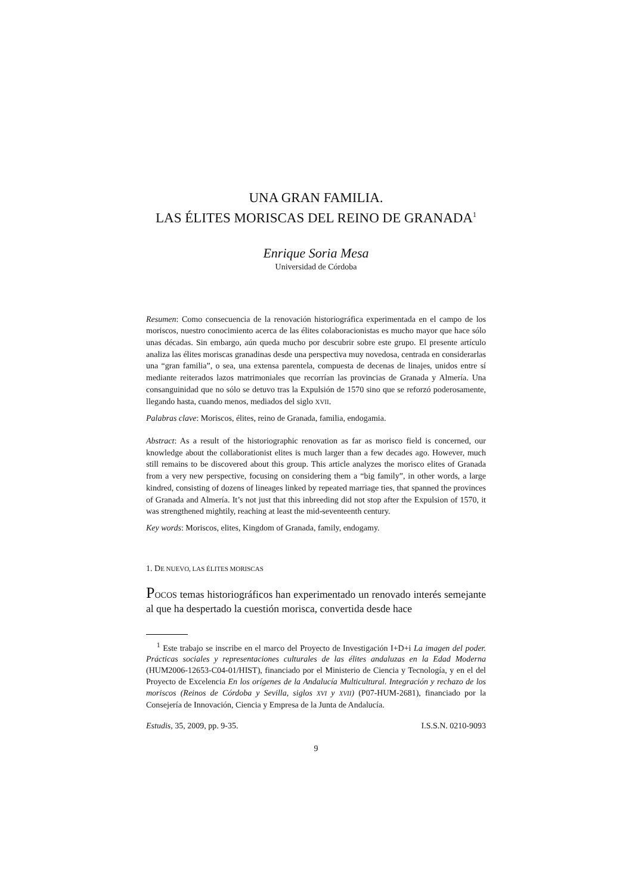UNA GRAN FAMILIA.
LAS ÉLITES MORISCAS DEL REINO DE GRANADA<sup>1</sup>
Enrique Soria Mesa
Universidad de Córdoba
Resumen: Como consecuencia de la renovación historiográfica experimentada en el campo de los moriscos, nuestro conocimiento acerca de las élites colaboracionistas es mucho mayor que hace sólo unas décadas. Sin embargo, aún queda mucho por descubrir sobre este grupo. El presente artículo analiza las élites moriscas granadinas desde una perspectiva muy novedosa, centrada en considerarlas una “gran familia”, o sea, una extensa parentela, compuesta de decenas de linajes, unidos entre sí mediante reiterados lazos matrimoniales que recorrían las provincias de Granada y Almería. Una consanguinidad que no sólo se detuvo tras la Expulsión de 1570 sino que se reforzó poderosamente, llegando hasta, cuando menos, mediados del siglo XVII.
Palabras clave: Moriscos, élites, reino de Granada, familia, endogamia.
Abstract: As a result of the historiographic renovation as far as morisco field is concerned, our knowledge about the collaborationist elites is much larger than a few decades ago. However, much still remains to be discovered about this group. This article analyzes the morisco elites of Granada from a very new perspective, focusing on considering them a “big family”, in other words, a large kindred, consisting of dozens of lineages linked by repeated marriage ties, that spanned the provinces of Granada and Almería. It’s not just that this inbreeding did not stop after the Expulsion of 1570, it was strengthened mightily, reaching at least the mid-seventeenth century.
Key words: Moriscos, elites, Kingdom of Granada, family, endogamy.
1. DE NUEVO, LAS ÉLITES MORISCAS
POCOS temas historiográficos han experimentado un renovado interés semejante al que ha despertado la cuestión morisca, convertida desde hace
<sup>1</sup> Este trabajo se inscribe en el marco del Proyecto de Investigación I+D+i La imagen del poder. Prácticas sociales y representaciones culturales de las élites andaluzas en la Edad Moderna (HUM2006-12653-C04-01/HIST), financiado por el Ministerio de Ciencia y Tecnología, y en el del Proyecto de Excelencia En los orígenes de la Andalucía Multicultural. Integración y rechazo de los moriscos (Reinos de Córdoba y Sevilla, siglos XVI y XVII) (P07-HUM-2681), financiado por la Consejería de Innovación, Ciencia y Empresa de la Junta de Andalucía.
Estudis, 35, 2009, pp. 9-35. I.S.S.N. 0210-9093
9